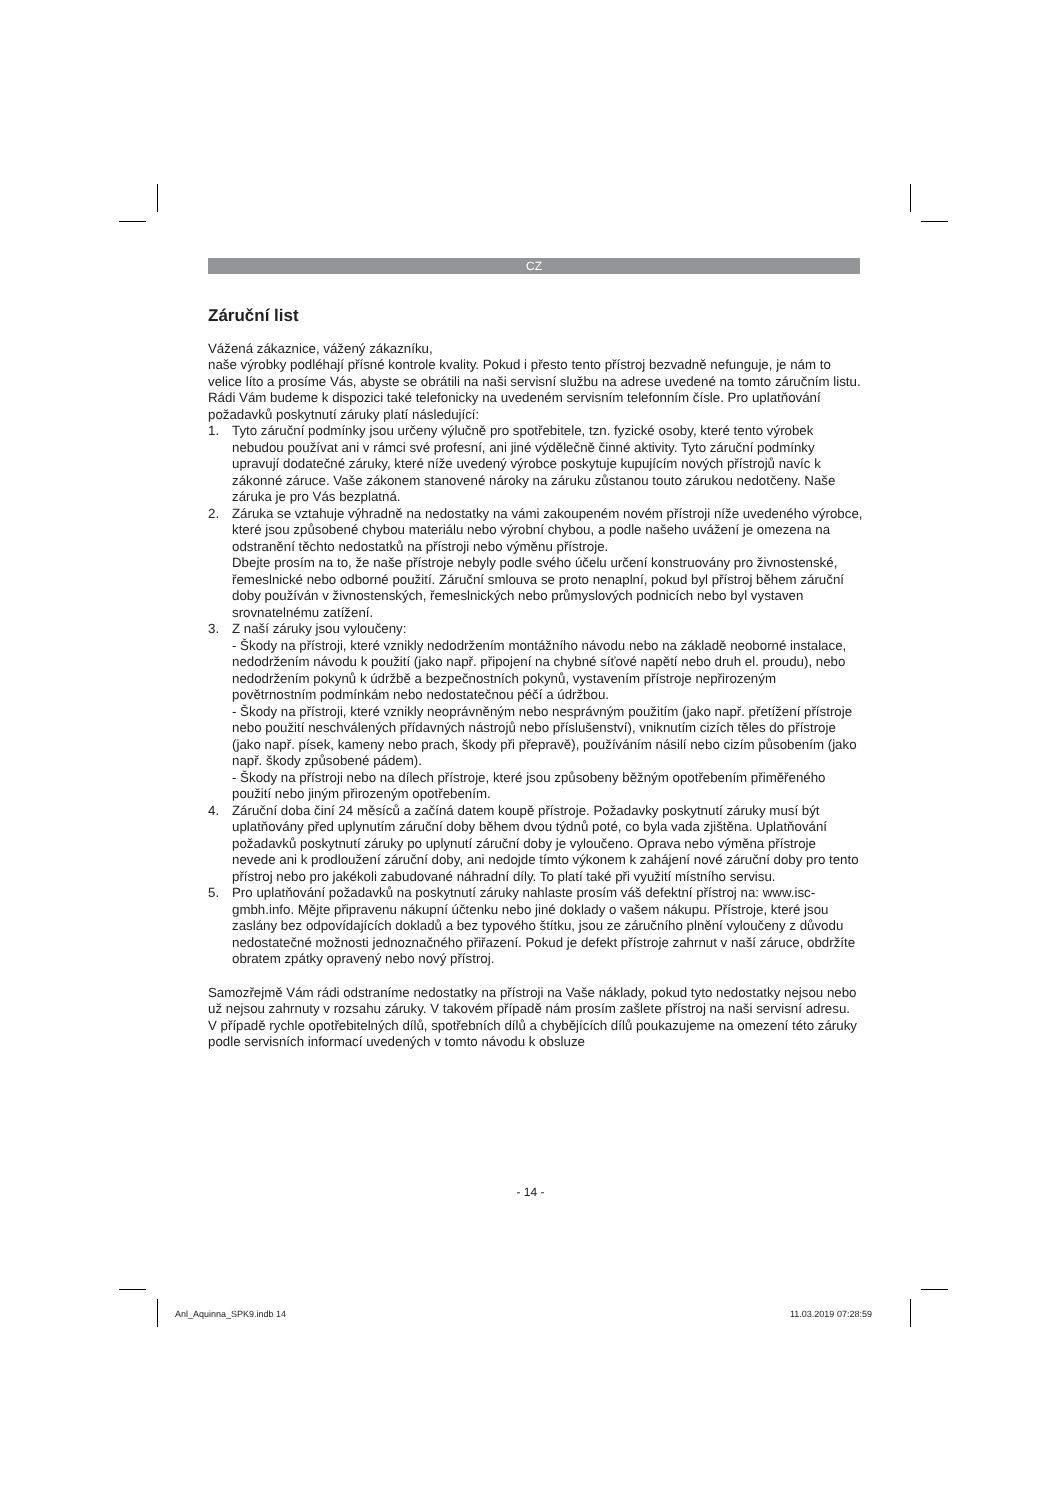CZ
Záruční list
Vážená zákaznice, vážený zákazníku,
naše výrobky podléhají přísné kontrole kvality. Pokud i přesto tento přístroj bezvadně nefunguje, je nám to velice líto a prosíme Vás, abyste se obrátili na naši servisní službu na adrese uvedené na tomto záručním listu. Rádi Vám budeme k dispozici také telefonicky na uvedeném servisním telefonním čísle. Pro uplatňování požadavků poskytnutí záruky platí následující:
1. Tyto záruční podmínky jsou určeny výlučně pro spotřebitele, tzn. fyzické osoby, které tento výrobek nebudou používat ani v rámci své profesní, ani jiné výdělečně činné aktivity. Tyto záruční podmínky upravují dodatečné záruky, které níže uvedený výrobce poskytuje kupujícím nových přístrojů navíc k zákonné záruce. Vaše zákonem stanovené nároky na záruku zůstanou touto zárukou nedotčeny. Naše záruka je pro Vás bezplatná.
2. Záruka se vztahuje výhradně na nedostatky na vámi zakoupeném novém přístroji níže uvedeného výrobce, které jsou způsobené chybou materiálu nebo výrobní chybou, a podle našeho uvážení je omezena na odstranění těchto nedostatků na přístroji nebo výměnu přístroje.
Dbejte prosím na to, že naše přístroje nebyly podle svého účelu určení konstruovány pro živnostenské, řemeslnické nebo odborné použití. Záruční smlouva se proto nenaplní, pokud byl přístroj během záruční doby používán v živnostenských, řemeslnických nebo průmyslových podnicích nebo byl vystaven srovnatelnému zatížení.
3. Z naší záruky jsou vyloučeny:
- Škody na přístroji, které vznikly nedodržením montážního návodu nebo na základě neoborné instalace, nedodržením návodu k použití (jako např. připojení na chybné síťové napětí nebo druh el. proudu), nebo nedodržením pokynů k údržbě a bezpečnostních pokynů, vystavením přístroje nepřirozeným povětrnostním podmínkám nebo nedostatečnou péčí a údržbou.
- Škody na přístroji, které vznikly neoprávněným nebo nesprávným použitím (jako např. přetížení přístroje nebo použití neschválených přídavných nástrojů nebo příslušenství), vniknutím cizích těles do přístroje (jako např. písek, kameny nebo prach, škody při přepravě), používáním násilí nebo cizím působením (jako např. škody způsobené pádem).
- Škody na přístroji nebo na dílech přístroje, které jsou způsobeny běžným opotřebením přiměřeného použití nebo jiným přirozeným opotřebením.
4. Záruční doba činí 24 měsíců a začíná datem koupě přístroje. Požadavky poskytnutí záruky musí být uplatňovány před uplynutím záruční doby během dvou týdnů poté, co byla vada zjištěna. Uplatňování požadavků poskytnutí záruky po uplynutí záruční doby je vyloučeno. Oprava nebo výměna přístroje nevede ani k prodloužení záruční doby, ani nedojde tímto výkonem k zahájení nové záruční doby pro tento přístroj nebo pro jakékoli zabudované náhradní díly. To platí také při využití místního servisu.
5. Pro uplatňování požadavků na poskytnutí záruky nahlaste prosím váš defektní přístroj na: www.isc-gmbh.info. Mějte připravenu nákupní účtenku nebo jiné doklady o vašem nákupu. Přístroje, které jsou zaslány bez odpovídajících dokladů a bez typového štítku, jsou ze záručního plnění vyloučeny z důvodu nedostatečné možnosti jednoznačného přiřazení. Pokud je defekt přístroje zahrnut v naší záruce, obdržíte obratem zpátky opravený nebo nový přístroj.
Samozřejmě Vám rádi odstraníme nedostatky na přístroji na Vaše náklady, pokud tyto nedostatky nejsou nebo už nejsou zahrnuty v rozsahu záruky. V takovém případě nám prosím zašlete přístroj na naši servisní adresu.
V případě rychle opotřebitelných dílů, spotřebních dílů a chybějících dílů poukazujeme na omezení této záruky podle servisních informací uvedených v tomto návodu k obsluze
- 14 -
Anl_Aquinna_SPK9.indb 14 11.03.2019 07:28:59